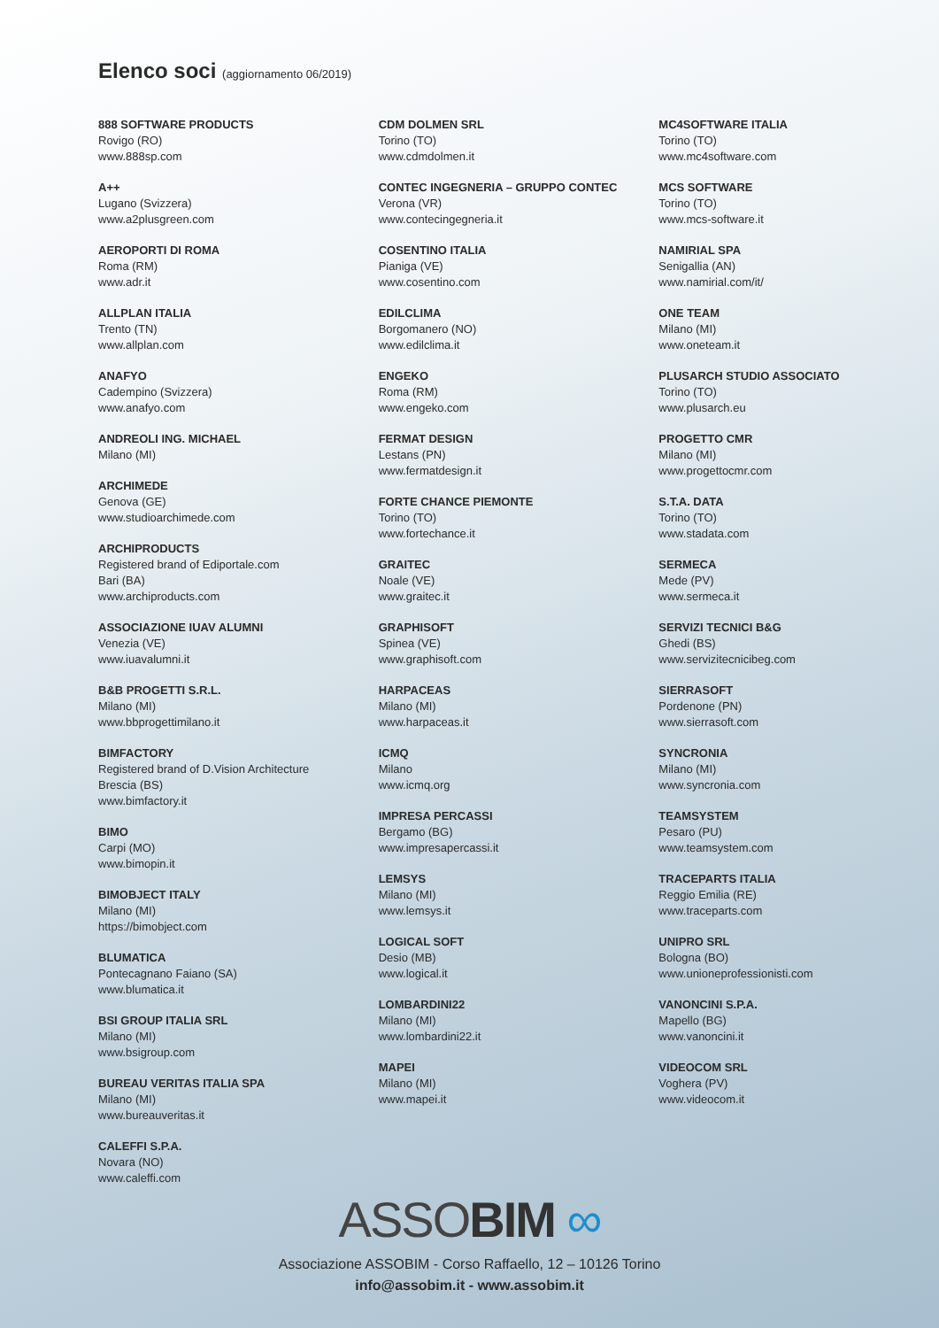Elenco soci (aggiornamento 06/2019)
888 SOFTWARE PRODUCTS
Rovigo (RO)
www.888sp.com
A++
Lugano (Svizzera)
www.a2plusgreen.com
AEROPORTI DI ROMA
Roma (RM)
www.adr.it
ALLPLAN ITALIA
Trento (TN)
www.allplan.com
ANAFYO
Cadempino (Svizzera)
www.anafyo.com
ANDREOLI ING. MICHAEL
Milano (MI)
ARCHIMEDE
Genova (GE)
www.studioarchimede.com
ARCHIPRODUCTS
Registered brand of Ediportale.com
Bari (BA)
www.archiproducts.com
ASSOCIAZIONE IUAV ALUMNI
Venezia (VE)
www.iuavalumni.it
B&B PROGETTI S.R.L.
Milano (MI)
www.bbprogettimilano.it
BIMFACTORY
Registered brand of D.Vision Architecture
Brescia (BS)
www.bimfactory.it
BIMO
Carpi (MO)
www.bimopin.it
BIMOBJECT ITALY
Milano (MI)
https://bimobject.com
BLUMATICA
Pontecagnano Faiano (SA)
www.blumatica.it
BSI GROUP ITALIA SRL
Milano (MI)
www.bsigroup.com
BUREAU VERITAS ITALIA SPA
Milano (MI)
www.bureauveritas.it
CALEFFI S.P.A.
Novara (NO)
www.caleffi.com
CDM DOLMEN SRL
Torino (TO)
www.cdmdolmen.it
CONTEC INGEGNERIA – GRUPPO CONTEC
Verona (VR)
www.contecingegneria.it
COSENTINO ITALIA
Pianiga (VE)
www.cosentino.com
EDILCLIMA
Borgomanero (NO)
www.edilclima.it
ENGEKO
Roma (RM)
www.engeko.com
FERMAT DESIGN
Lestans (PN)
www.fermatdesign.it
FORTE CHANCE PIEMONTE
Torino (TO)
www.fortechance.it
GRAITEC
Noale (VE)
www.graitec.it
GRAPHISOFT
Spinea (VE)
www.graphisoft.com
HARPACEAS
Milano (MI)
www.harpaceas.it
ICMQ
Milano
www.icmq.org
IMPRESA PERCASSI
Bergamo (BG)
www.impresapercassi.it
LEMSYS
Milano (MI)
www.lemsys.it
LOGICAL SOFT
Desio (MB)
www.logical.it
LOMBARDINI22
Milano (MI)
www.lombardini22.it
MAPEI
Milano (MI)
www.mapei.it
MC4SOFTWARE ITALIA
Torino (TO)
www.mc4software.com
MCS SOFTWARE
Torino (TO)
www.mcs-software.it
NAMIRIAL SPA
Senigallia (AN)
www.namirial.com/it/
ONE TEAM
Milano (MI)
www.oneteam.it
PLUSARCH STUDIO ASSOCIATO
Torino (TO)
www.plusarch.eu
PROGETTO CMR
Milano (MI)
www.progettocmr.com
S.T.A. DATA
Torino (TO)
www.stadata.com
SERMECA
Mede (PV)
www.sermeca.it
SERVIZI TECNICI B&G
Ghedi (BS)
www.servizitecnicibeg.com
SIERRASOFT
Pordenone (PN)
www.sierrasoft.com
SYNCRONIA
Milano (MI)
www.syncronia.com
TEAMSYSTEM
Pesaro (PU)
www.teamsystem.com
TRACEPARTS ITALIA
Reggio Emilia (RE)
www.traceparts.com
UNIPRO SRL
Bologna (BO)
www.unioneprofessionisti.com
VANONCINI S.P.A.
Mapello (BG)
www.vanoncini.it
VIDEOCOM SRL
Voghera (PV)
www.videocom.it
ASSOBIM ∞
Associazione ASSOBIM - Corso Raffaello, 12 – 10126 Torino
info@assobim.it - www.assobim.it